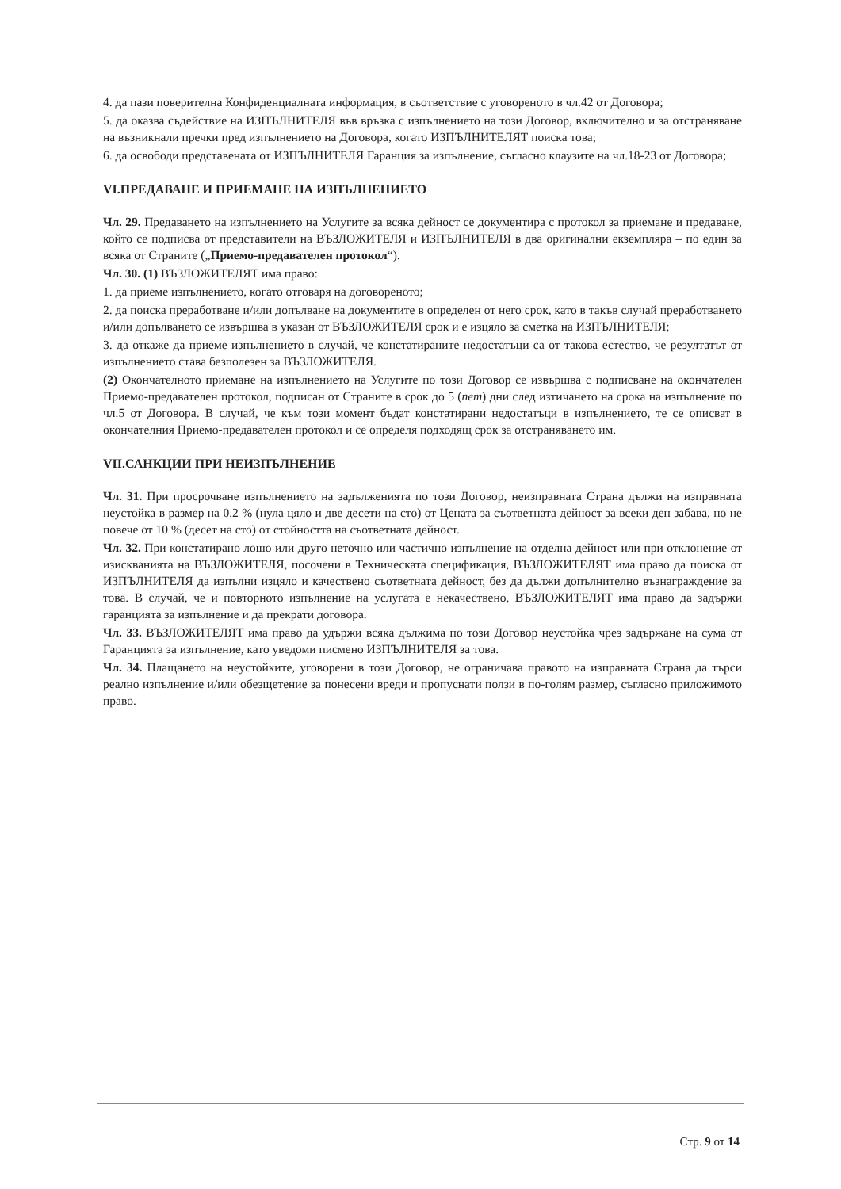4. да пази поверителна Конфиденциалната информация, в съответствие с уговореното в чл.42 от Договора;
5. да оказва съдействие на ИЗПЪЛНИТЕЛЯ във връзка с изпълнението на този Договор, включително и за отстраняване на възникнали пречки пред изпълнението на Договора, когато ИЗПЪЛНИТЕЛЯТ поиска това;
6. да освободи представената от ИЗПЪЛНИТЕЛЯ Гаранция за изпълнение, съгласно клаузите на чл.18-23 от Договора;
VI.ПРЕДАВАНЕ И ПРИЕМАНЕ НА ИЗПЪЛНЕНИЕТО
Чл. 29. Предаването на изпълнението на Услугите за всяка дейност се документира с протокол за приемане и предаване, който се подписва от представители на ВЪЗЛОЖИТЕЛЯ и ИЗПЪЛНИТЕЛЯ в два оригинални екземпляра – по един за всяка от Страните („Приемо-предавателен протокол“).
Чл. 30. (1) ВЪЗЛОЖИТЕЛЯТ има право:
1. да приеме изпълнението, когато отговаря на договореното;
2. да поиска преработване и/или допълване на документите в определен от него срок, като в такъв случай преработването и/или допълването се извършва в указан от ВЪЗЛОЖИТЕЛЯ срок и е изцяло за сметка на ИЗПЪЛНИТЕЛЯ;
3. да откаже да приеме изпълнението в случай, че констатираните недостатъци са от такова естество, че резултатът от изпълнението става безполезен за ВЪЗЛОЖИТЕЛЯ.
(2) Окончателното приемане на изпълнението на Услугите по този Договор се извършва с подписване на окончателен Приемо-предавателен протокол, подписан от Страните в срок до 5 (пет) дни след изтичането на срока на изпълнение по чл.5 от Договора. В случай, че към този момент бъдат констатирани недостатъци в изпълнението, те се описват в окончателния Приемо-предавателен протокол и се определя подходящ срок за отстраняването им.
VII.САНКЦИИ ПРИ НЕИЗПЪЛНЕНИЕ
Чл. 31. При просрочване изпълнението на задълженията по този Договор, неизправната Страна дължи на изправната неустойка в размер на 0,2 % (нула цяло и две десети на сто) от Цената за съответната дейност за всеки ден забава, но не повече от 10 % (десет на сто) от стойността на съответната дейност.
Чл. 32. При констатирано лошо или друго неточно или частично изпълнение на отделна дейност или при отклонение от изискванията на ВЪЗЛОЖИТЕЛЯ, посочени в Техническата спецификация, ВЪЗЛОЖИТЕЛЯТ има право да поиска от ИЗПЪЛНИТЕЛЯ да изпълни изцяло и качествено съответната дейност, без да дължи допълнително възнаграждение за това. В случай, че и повторното изпълнение на услугата е некачествено, ВЪЗЛОЖИТЕЛЯТ има право да задържи гаранцията за изпълнение и да прекрати договора.
Чл. 33. ВЪЗЛОЖИТЕЛЯТ има право да удържи всяка дължима по този Договор неустойка чрез задържане на сума от Гаранцията за изпълнение, като уведоми писмено ИЗПЪЛНИТЕЛЯ за това.
Чл. 34. Плащането на неустойките, уговорени в този Договор, не ограничава правото на изправната Страна да търси реално изпълнение и/или обезщетение за понесени вреди и пропуснати ползи в по-голям размер, съгласно приложимото право.
Стр. 9 от 14